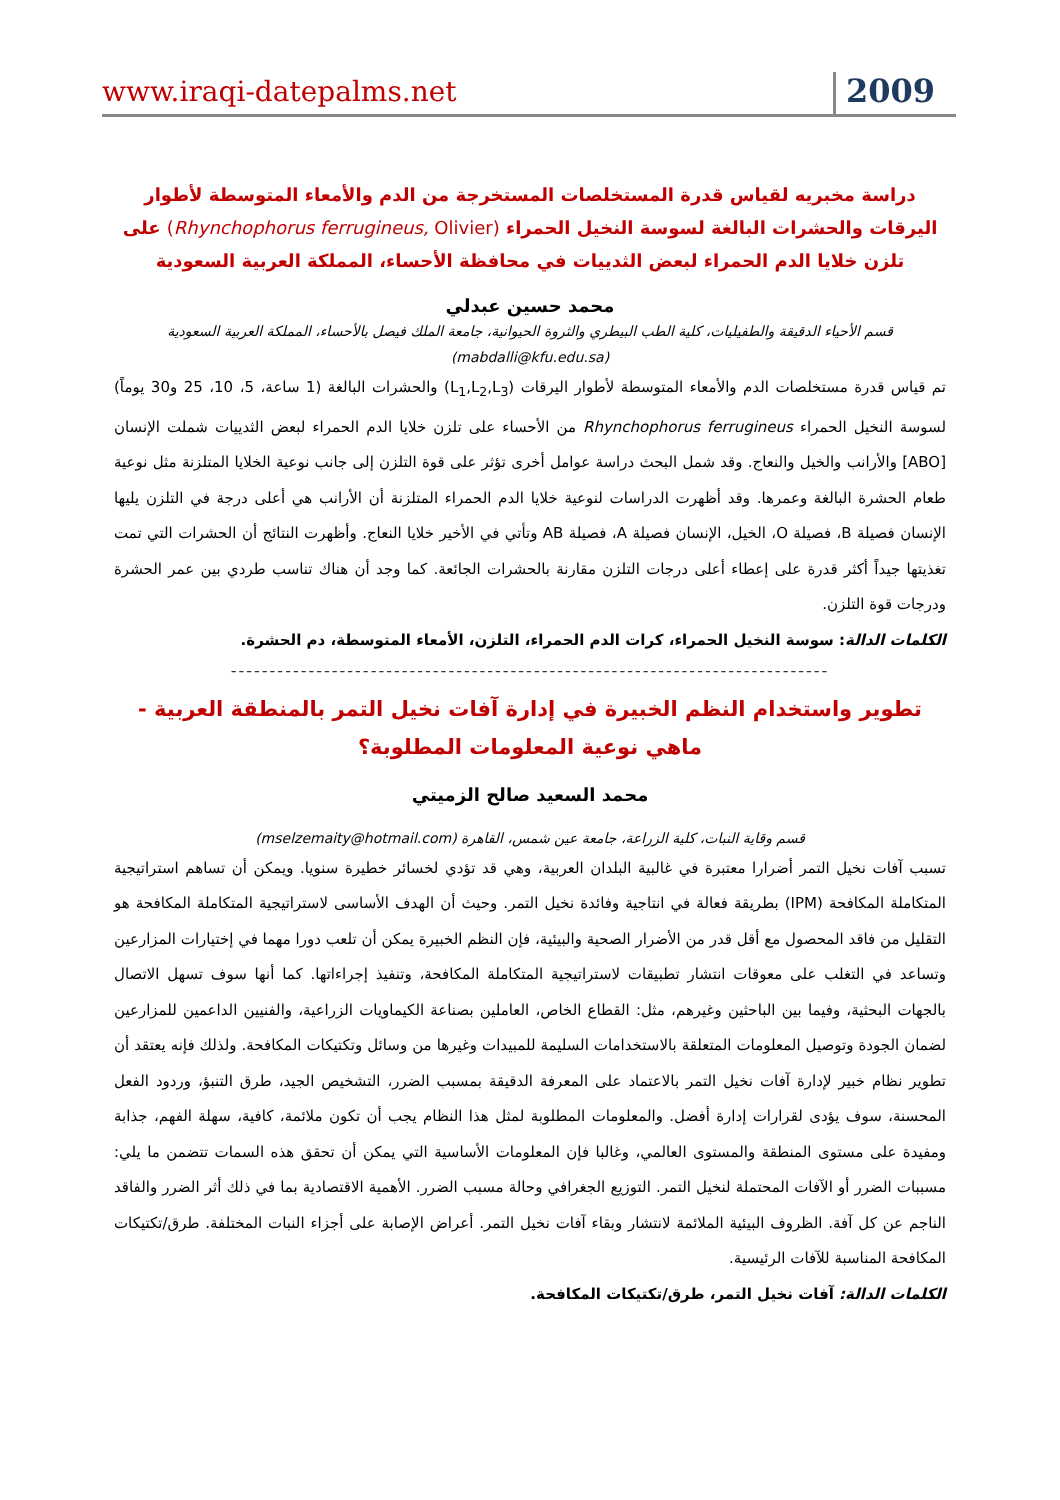www.iraqi-datepalms.net 2009
دراسة مخبريه لقياس قدرة المستخلصات المستخرجة من الدم والأمعاء المتوسطة لأطوار اليرقات والحشرات البالغة لسوسة النخيل الحمراء (Rhynchophorus ferrugineus, Olivier) على تلزن خلايا الدم الحمراء لبعض الثدييات في محافظة الأحساء، المملكة العربية السعودية
محمد حسين عبدلي
قسم الأحياء الدقيقة والطفيليات، كلية الطب البيطري والثروة الحيوانية، جامعة الملك فيصل بالأحساء، المملكة العربية السعودية
(mabdalli@kfu.edu.sa)
تم قياس قدرة مستخلصات الدم والأمعاء المتوسطة لأطوار اليرقات (L<sub>1</sub>,L<sub>2</sub>,L<sub>3</sub>) والحشرات البالغة (1 ساعة، 5، 10، 25 و30 يوماً) لسوسة النخيل الحمراء Rhynchophorus ferrugineus من الأحساء على تلزن خلايا الدم الحمراء لبعض الثدييات شملت الإنسان [ABO] والأرانب والخيل والنعاج. وقد شمل البحث دراسة عوامل أخرى تؤثر على قوة التلزن إلى جانب نوعية الخلايا المتلزنة مثل نوعية طعام الحشرة البالغة وعمرها. وقد أظهرت الدراسات لنوعية خلايا الدم الحمراء المتلزنة أن الأرانب هي أعلى درجة في التلزن يليها الإنسان فصيلة B، فصيلة O، الخيل، الإنسان فصيلة A، فصيلة AB وتأتي في الأخير خلايا النعاج. وأظهرت النتائج أن الحشرات التي تمت تغذيتها جيداً أكثر قدرة على إعطاء أعلى درجات التلزن مقارنة بالحشرات الجائعة. كما وجد أن هناك تناسب طردي بين عمر الحشرة ودرجات قوة التلزن.
الكلمات الدالة: سوسة النخيل الحمراء، كرات الدم الحمراء، التلزن، الأمعاء المتوسطة، دم الحشرة.
-----------------------------------------------------------------------------
تطوير واستخدام النظم الخبيرة في إدارة آفات نخيل التمر بالمنطقة العربية - ماهي نوعية المعلومات المطلوبة؟
محمد السعيد صالح الزميتي
قسم وقاية النبات، كلية الزراعة، جامعة عين شمس، القاهرة (mselzemaity@hotmail.com)
تسبب آفات نخيل التمر أضرارا معتبرة في غالبية البلدان العربية، وهي قد تؤدي لخسائر خطيرة سنويا. ويمكن أن تساهم استراتيجية المتكاملة المكافحة (IPM) بطريقة فعالة في انتاجية وفائدة نخيل التمر. وحيث أن الهدف الأساسى لاستراتيجية المتكاملة المكافحة هو التقليل من فاقد المحصول مع أقل قدر من الأضرار الصحية والبيئية، فإن النظم الخبيرة يمكن أن تلعب دورا مهما في إختيارات المزارعين وتساعد في التغلب على معوقات انتشار تطبيقات لاستراتيجية المتكاملة المكافحة، وتنفيذ إجراءاتها. كما أنها سوف تسهل الاتصال بالجهات البحثية، وفيما بين الباحثين وغيرهم، مثل: القطاع الخاص، العاملين بصناعة الكيماويات الزراعية، والفنيين الداعمين للمزارعين لضمان الجودة وتوصيل المعلومات المتعلقة بالاستخدامات السليمة للمبيدات وغيرها من وسائل وتكتيكات المكافحة. ولذلك فإنه يعتقد أن تطوير نظام خبير لإدارة آفات نخيل التمر بالاعتماد على المعرفة الدقيقة بمسبب الضرر، التشخيص الجيد، طرق التنبؤ، وردود الفعل المحسنة، سوف يؤدى لقرارات إدارة أفضل. والمعلومات المطلوبة لمثل هذا النظام يجب أن تكون ملائمة، كافية، سهلة الفهم، جذابة ومفيدة على مستوى المنطقة والمستوى العالمي، وغالبا فإن المعلومات الأساسية التي يمكن أن تحقق هذه السمات تتضمن ما يلي: مسببات الضرر أو الآفات المحتملة لنخيل التمر. التوزيع الجغرافي وحالة مسبب الضرر. الأهمية الاقتصادية بما في ذلك أثر الضرر والفاقد الناجم عن كل آفة. الظروف البيئية الملائمة لانتشار وبقاء آفات نخيل التمر. أعراض الإصابة على أجزاء النبات المختلفة. طرق/تكتيكات المكافحة المناسبة للآفات الرئيسية.
الكلمات الدالة: آفات نخيل التمر، طرق/تكتيكات المكافحة.